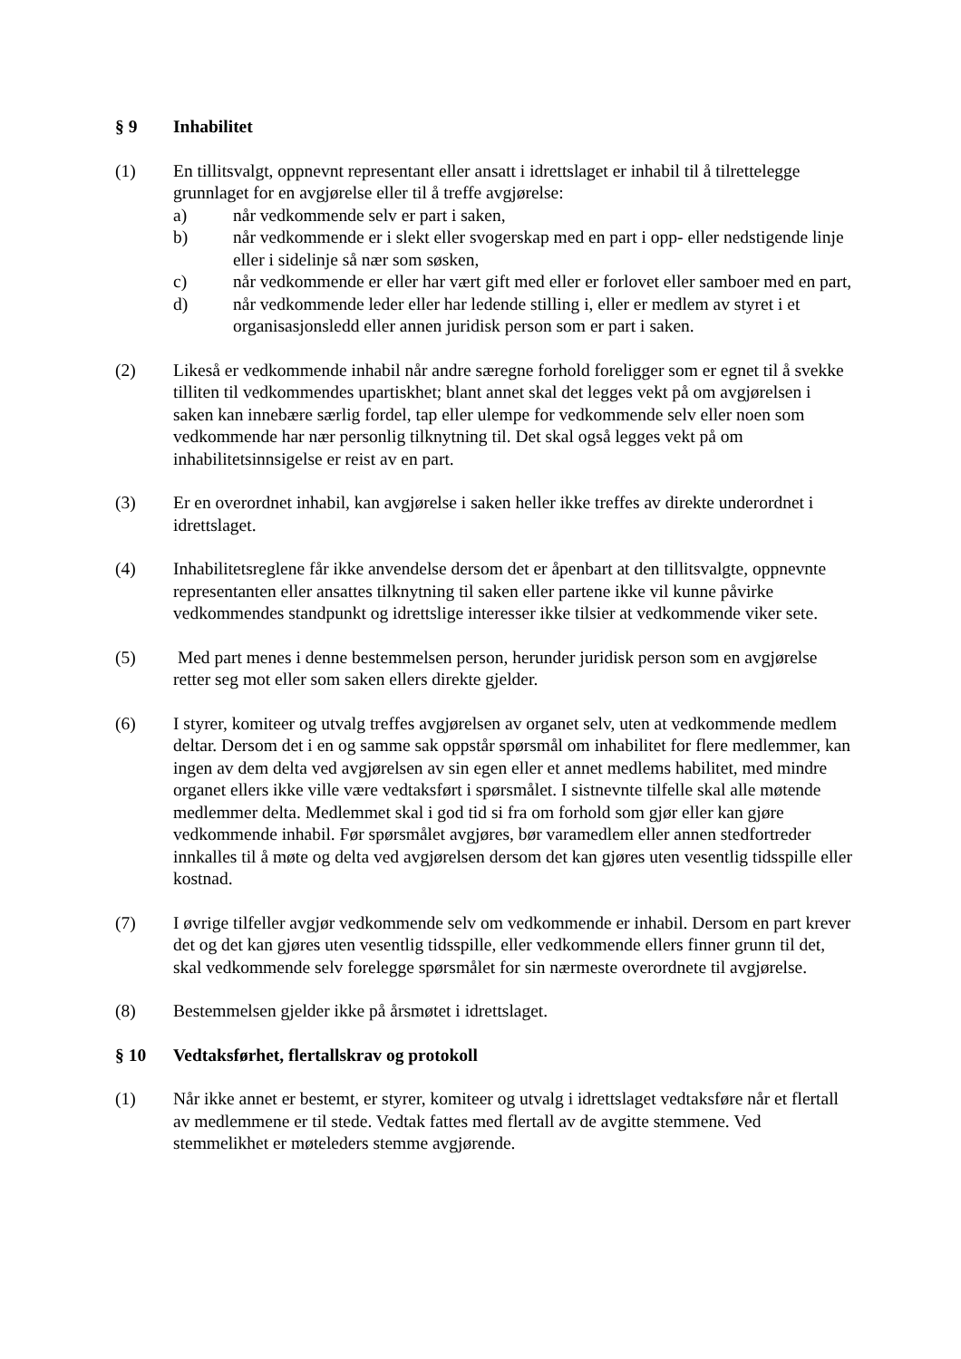§ 9 Inhabilitet
(1) En tillitsvalgt, oppnevnt representant eller ansatt i idrettslaget er inhabil til å tilrettelegge grunnlaget for en avgjørelse eller til å treffe avgjørelse:
a) når vedkommende selv er part i saken,
b) når vedkommende er i slekt eller svogerskap med en part i opp- eller nedstigende linje eller i sidelinje så nær som søsken,
c) når vedkommende er eller har vært gift med eller er forlovet eller samboer med en part,
d) når vedkommende leder eller har ledende stilling i, eller er medlem av styret i et organisasjonsledd eller annen juridisk person som er part i saken.
(2) Likeså er vedkommende inhabil når andre særegne forhold foreligger som er egnet til å svekke tilliten til vedkommendes upartiskhet; blant annet skal det legges vekt på om avgjørelsen i saken kan innebære særlig fordel, tap eller ulempe for vedkommende selv eller noen som vedkommende har nær personlig tilknytning til. Det skal også legges vekt på om inhabilitetsinnsigelse er reist av en part.
(3) Er en overordnet inhabil, kan avgjørelse i saken heller ikke treffes av direkte underordnet i idrettslaget.
(4) Inhabilitetsreglene får ikke anvendelse dersom det er åpenbart at den tillitsvalgte, oppnevnte representanten eller ansattes tilknytning til saken eller partene ikke vil kunne påvirke vedkommendes standpunkt og idrettslige interesser ikke tilsier at vedkommende viker sete.
(5) Med part menes i denne bestemmelsen person, herunder juridisk person som en avgjørelse retter seg mot eller som saken ellers direkte gjelder.
(6) I styrer, komiteer og utvalg treffes avgjørelsen av organet selv, uten at vedkommende medlem deltar. Dersom det i en og samme sak oppstår spørsmål om inhabilitet for flere medlemmer, kan ingen av dem delta ved avgjørelsen av sin egen eller et annet medlems habilitet, med mindre organet ellers ikke ville være vedtaksført i spørsmålet. I sistnevnte tilfelle skal alle møtende medlemmer delta. Medlemmet skal i god tid si fra om forhold som gjør eller kan gjøre vedkommende inhabil. Før spørsmålet avgjøres, bør varamedlem eller annen stedfortreder innkalles til å møte og delta ved avgjørelsen dersom det kan gjøres uten vesentlig tidsspille eller kostnad.
(7) I øvrige tilfeller avgjør vedkommende selv om vedkommende er inhabil. Dersom en part krever det og det kan gjøres uten vesentlig tidsspille, eller vedkommende ellers finner grunn til det, skal vedkommende selv forelegge spørsmålet for sin nærmeste overordnete til avgjørelse.
(8) Bestemmelsen gjelder ikke på årsmøtet i idrettslaget.
§ 10 Vedtaksførhet, flertallskrav og protokoll
(1) Når ikke annet er bestemt, er styrer, komiteer og utvalg i idrettslaget vedtaksføre når et flertall av medlemmene er til stede. Vedtak fattes med flertall av de avgitte stemmene. Ved stemmelikhet er møteleders stemme avgjørende.